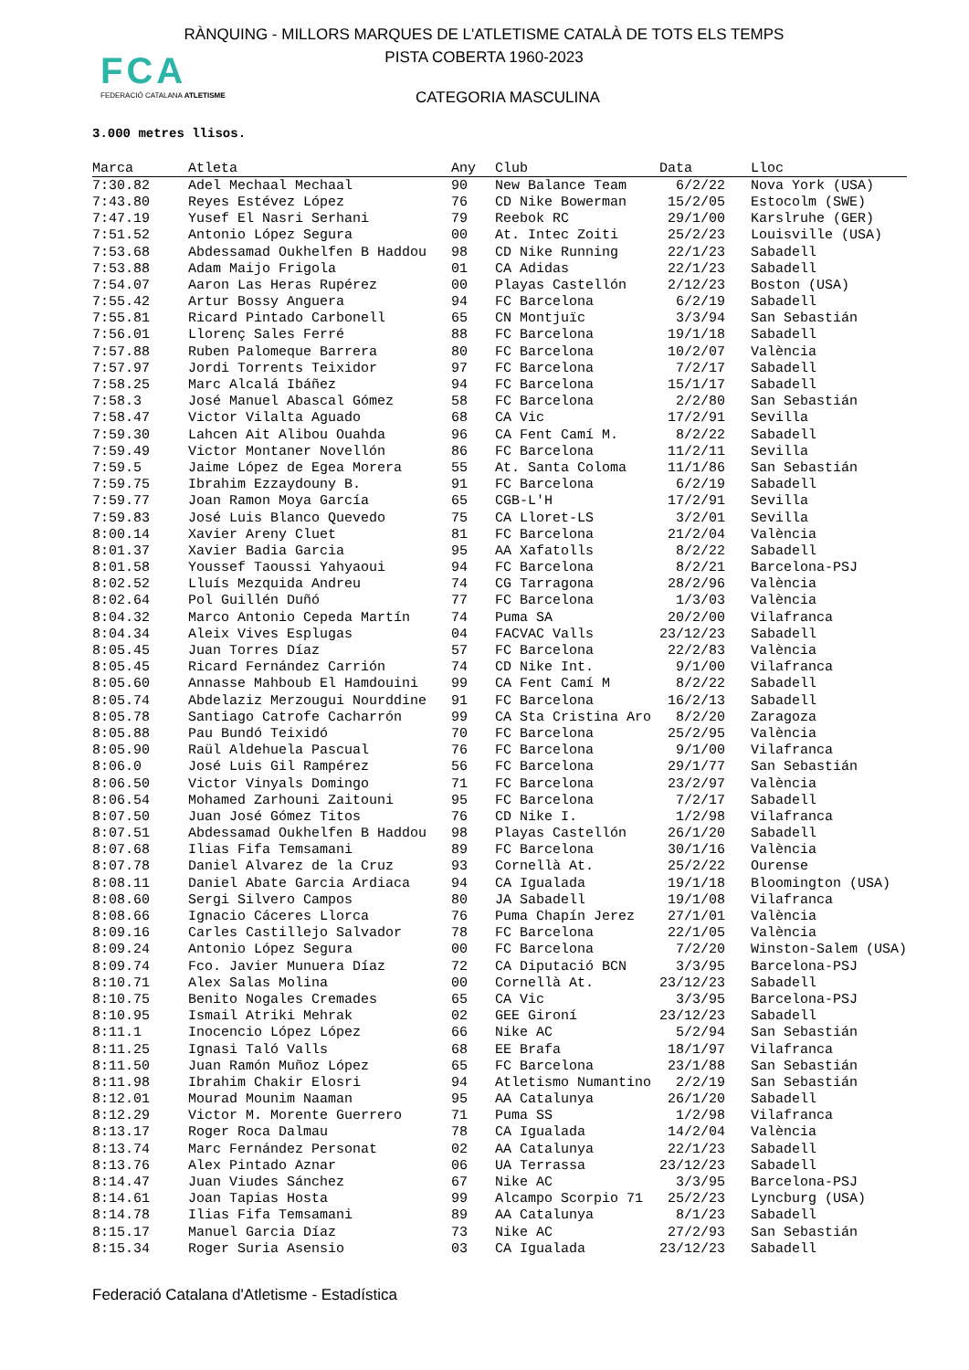RÀNQUING - MILLORS MARQUES DE L'ATLETISME CATALÀ DE TOTS ELS TEMPS
PISTA COBERTA 1960-2023
FCA
FEDERACIÓ CATALANA ATLETISME
CATEGORIA MASCULINA
3.000 metres llisos.
| Marca | Atleta | Any | Club | Data | Lloc |
| --- | --- | --- | --- | --- | --- |
| 7:30.82 | Adel Mechaal Mechaal | 90 | New Balance Team | 6/2/22 | Nova York (USA) |
| 7:43.80 | Reyes Estévez López | 76 | CD Nike Bowerman | 15/2/05 | Estocolm (SWE) |
| 7:47.19 | Yusef El Nasri Serhani | 79 | Reebok RC | 29/1/00 | Karslruhe (GER) |
| 7:51.52 | Antonio López Segura | 00 | At. Intec Zoiti | 25/2/23 | Louisville (USA) |
| 7:53.68 | Abdessamad Oukhelfen B Haddou | 98 | CD Nike Running | 22/1/23 | Sabadell |
| 7:53.88 | Adam Maijo Frigola | 01 | CA Adidas | 22/1/23 | Sabadell |
| 7:54.07 | Aaron Las Heras Rupérez | 00 | Playas Castellón | 2/12/23 | Boston (USA) |
| 7:55.42 | Artur Bossy Anguera | 94 | FC Barcelona | 6/2/19 | Sabadell |
| 7:55.81 | Ricard Pintado Carbonell | 65 | CN Montjuïc | 3/3/94 | San Sebastián |
| 7:56.01 | Llorenç Sales Ferré | 88 | FC Barcelona | 19/1/18 | Sabadell |
| 7:57.88 | Ruben Palomeque Barrera | 80 | FC Barcelona | 10/2/07 | València |
| 7:57.97 | Jordi Torrents Teixidor | 97 | FC Barcelona | 7/2/17 | Sabadell |
| 7:58.25 | Marc Alcalá Ibáñez | 94 | FC Barcelona | 15/1/17 | Sabadell |
| 7:58.3 | José Manuel Abascal Gómez | 58 | FC Barcelona | 2/2/80 | San Sebastián |
| 7:58.47 | Victor Vilalta Aguado | 68 | CA Vic | 17/2/91 | Sevilla |
| 7:59.30 | Lahcen Ait Alibou Ouahda | 96 | CA Fent Camí M. | 8/2/22 | Sabadell |
| 7:59.49 | Victor Montaner Novellón | 86 | FC Barcelona | 11/2/11 | Sevilla |
| 7:59.5 | Jaime López de Egea Morera | 55 | At. Santa Coloma | 11/1/86 | San Sebastián |
| 7:59.75 | Ibrahim Ezzaydouny B. | 91 | FC Barcelona | 6/2/19 | Sabadell |
| 7:59.77 | Joan Ramon Moya García | 65 | CGB-L'H | 17/2/91 | Sevilla |
| 7:59.83 | José Luis Blanco Quevedo | 75 | CA Lloret-LS | 3/2/01 | Sevilla |
| 8:00.14 | Xavier Areny Cluet | 81 | FC Barcelona | 21/2/04 | València |
| 8:01.37 | Xavier Badia Garcia | 95 | AA Xafatolls | 8/2/22 | Sabadell |
| 8:01.58 | Youssef Taoussi Yahyaoui | 94 | FC Barcelona | 8/2/21 | Barcelona-PSJ |
| 8:02.52 | Lluís Mezquida Andreu | 74 | CG Tarragona | 28/2/96 | València |
| 8:02.64 | Pol Guillén Duñó | 77 | FC Barcelona | 1/3/03 | València |
| 8:04.32 | Marco Antonio Cepeda Martín | 74 | Puma SA | 20/2/00 | Vilafranca |
| 8:04.34 | Aleix Vives Esplugas | 04 | FACVAC Valls | 23/12/23 | Sabadell |
| 8:05.45 | Juan Torres Díaz | 57 | FC Barcelona | 22/2/83 | València |
| 8:05.45 | Ricard Fernández Carrión | 74 | CD Nike Int. | 9/1/00 | Vilafranca |
| 8:05.60 | Annasse Mahboub El Hamdouini | 99 | CA Fent Camí M | 8/2/22 | Sabadell |
| 8:05.74 | Abdelaziz Merzougui Nourddine | 91 | FC Barcelona | 16/2/13 | Sabadell |
| 8:05.78 | Santiago Catrofe Cacharrón | 99 | CA Sta Cristina Aro | 8/2/20 | Zaragoza |
| 8:05.88 | Pau Bundó Teixidó | 70 | FC Barcelona | 25/2/95 | València |
| 8:05.90 | Raül Aldehuela Pascual | 76 | FC Barcelona | 9/1/00 | Vilafranca |
| 8:06.0 | José Luis Gil Rampérez | 56 | FC Barcelona | 29/1/77 | San Sebastián |
| 8:06.50 | Victor Vinyals Domingo | 71 | FC Barcelona | 23/2/97 | València |
| 8:06.54 | Mohamed Zarhouni Zaitouni | 95 | FC Barcelona | 7/2/17 | Sabadell |
| 8:07.50 | Juan José Gómez Titos | 76 | CD Nike I. | 1/2/98 | Vilafranca |
| 8:07.51 | Abdessamad Oukhelfen B Haddou | 98 | Playas Castellón | 26/1/20 | Sabadell |
| 8:07.68 | Ilias Fifa Temsamani | 89 | FC Barcelona | 30/1/16 | València |
| 8:07.78 | Daniel Alvarez de la Cruz | 93 | Cornellà At. | 25/2/22 | Ourense |
| 8:08.11 | Daniel Abate Garcia Ardiaca | 94 | CA Igualada | 19/1/18 | Bloomington (USA) |
| 8:08.60 | Sergi Silvero Campos | 80 | JA Sabadell | 19/1/08 | Vilafranca |
| 8:08.66 | Ignacio Cáceres Llorca | 76 | Puma Chapín Jerez | 27/1/01 | València |
| 8:09.16 | Carles Castillejo Salvador | 78 | FC Barcelona | 22/1/05 | València |
| 8:09.24 | Antonio López Segura | 00 | FC Barcelona | 7/2/20 | Winston-Salem (USA) |
| 8:09.74 | Fco. Javier Munuera Díaz | 72 | CA Diputació BCN | 3/3/95 | Barcelona-PSJ |
| 8:10.71 | Alex Salas Molina | 00 | Cornellà At. | 23/12/23 | Sabadell |
| 8:10.75 | Benito Nogales Cremades | 65 | CA Vic | 3/3/95 | Barcelona-PSJ |
| 8:10.95 | Ismail Atriki Mehrak | 02 | GEE Gironí | 23/12/23 | Sabadell |
| 8:11.1 | Inocencio López López | 66 | Nike AC | 5/2/94 | San Sebastián |
| 8:11.25 | Ignasi Taló Valls | 68 | EE Brafa | 18/1/97 | Vilafranca |
| 8:11.50 | Juan Ramón Muñoz López | 65 | FC Barcelona | 23/1/88 | San Sebastián |
| 8:11.98 | Ibrahim Chakir Elosri | 94 | Atletismo Numantino | 2/2/19 | San Sebastián |
| 8:12.01 | Mourad Mounim Naaman | 95 | AA Catalunya | 26/1/20 | Sabadell |
| 8:12.29 | Victor M. Morente Guerrero | 71 | Puma SS | 1/2/98 | Vilafranca |
| 8:13.17 | Roger Roca Dalmau | 78 | CA Igualada | 14/2/04 | València |
| 8:13.74 | Marc Fernández Personat | 02 | AA Catalunya | 22/1/23 | Sabadell |
| 8:13.76 | Alex Pintado Aznar | 06 | UA Terrassa | 23/12/23 | Sabadell |
| 8:14.47 | Juan Viudes Sánchez | 67 | Nike AC | 3/3/95 | Barcelona-PSJ |
| 8:14.61 | Joan Tapias Hosta | 99 | Alcampo Scorpio 71 | 25/2/23 | Lyncburg (USA) |
| 8:14.78 | Ilias Fifa Temsamani | 89 | AA Catalunya | 8/1/23 | Sabadell |
| 8:15.17 | Manuel Garcia Díaz | 73 | Nike AC | 27/2/93 | San Sebastián |
| 8:15.34 | Roger Suria Asensio | 03 | CA Igualada | 23/12/23 | Sabadell |
Federació Catalana d'Atletisme - Estadística